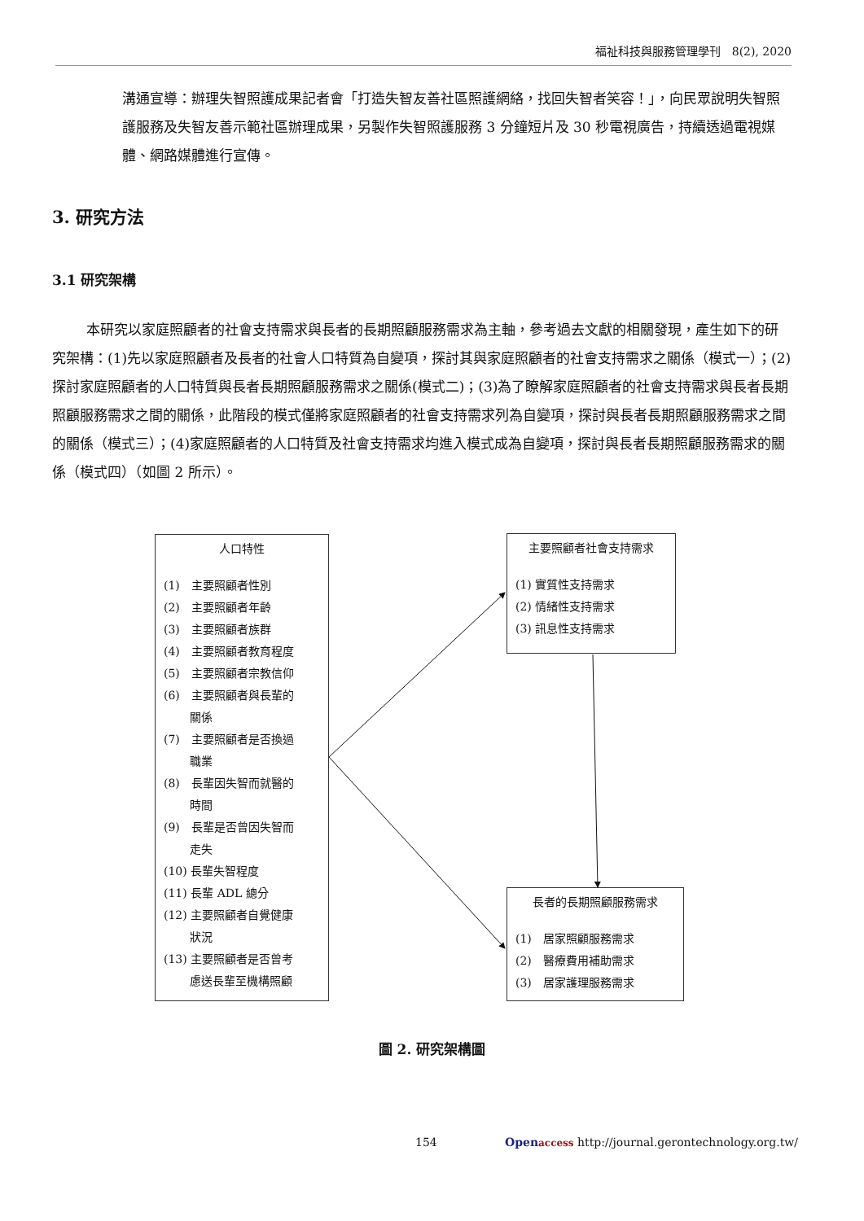福祉科技與服務管理學刊　8(2), 2020
溝通宣導：辦理失智照護成果記者會「打造失智友善社區照護網絡，找回失智者笑容！」，向民眾說明失智照護服務及失智友善示範社區辦理成果，另製作失智照護服務 3 分鐘短片及 30 秒電視廣告，持續透過電視媒體、網路媒體進行宣傳。
3. 研究方法
3.1 研究架構
本研究以家庭照顧者的社會支持需求與長者的長期照顧服務需求為主軸，參考過去文獻的相關發現，產生如下的研究架構：(1)先以家庭照顧者及長者的社會人口特質為自變項，探討其與家庭照顧者的社會支持需求之關係（模式一）；(2)探討家庭照顧者的人口特質與長者長期照顧服務需求之關係(模式二)；(3)為了瞭解家庭照顧者的社會支持需求與長者長期照顧服務需求之間的關係，此階段的模式僅將家庭照顧者的社會支持需求列為自變項，探討與長者長期照顧服務需求之間的關係（模式三）；(4)家庭照顧者的人口特質及社會支持需求均進入模式成為自變項，探討與長者長期照顧服務需求的關係（模式四）（如圖 2 所示）。
人口特性
(1)　主要照顧者性別
(2)　主要照顧者年齡
(3)　主要照顧者族群
(4)　主要照顧者教育程度
(5)　主要照顧者宗教信仰
(6)　主要照顧者與長輩的
　　 關係
(7)　主要照顧者是否換過
　　 職業
(8)　長輩因失智而就醫的
　　 時間
(9)　長輩是否曾因失智而
　　 走失
(10) 長輩失智程度
(11) 長輩 ADL 總分
(12) 主要照顧者自覺健康
　　 狀況
(13) 主要照顧者是否曾考
　　 慮送長輩至機構照顧
主要照顧者社會支持需求
(1) 實質性支持需求
(2) 情緒性支持需求
(3) 訊息性支持需求
長者的長期照顧服務需求
(1)　居家照顧服務需求
(2)　醫療費用補助需求
(3)　居家護理服務需求
圖 2. 研究架構圖
154
Open access http://journal.gerontechnology.org.tw/